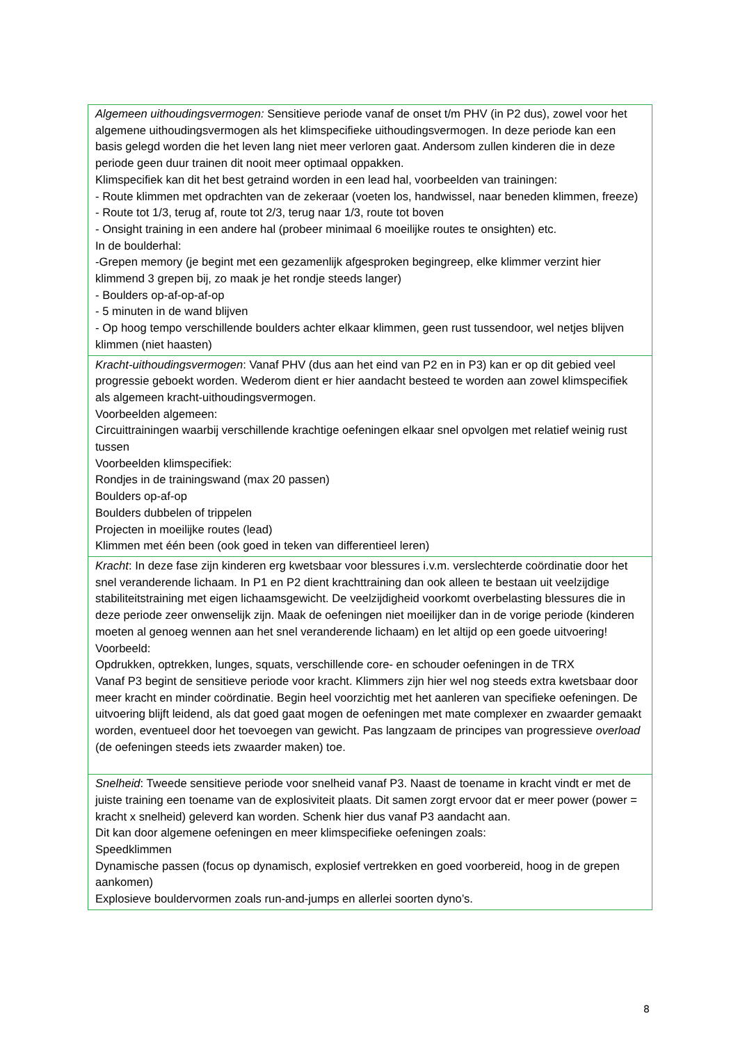| Algemeen uithoudingsvermogen: Sensitieve periode vanaf de onset t/m PHV (in P2 dus), zowel voor het algemene uithoudingsvermogen als het klimspecifieke uithoudingsvermogen. In deze periode kan een basis gelegd worden die het leven lang niet meer verloren gaat. Andersom zullen kinderen die in deze periode geen duur trainen dit nooit meer optimaal oppakken. Klimspecifiek kan dit het best getraind worden in een lead hal, voorbeelden van trainingen: - Route klimmen met opdrachten van de zekeraar (voeten los, handwissel, naar beneden klimmen, freeze) - Route tot 1/3, terug af, route tot 2/3, terug naar 1/3, route tot boven - Onsight training in een andere hal (probeer minimaal 6 moeilijke routes te onsighten) etc. In de boulderhal: -Grepen memory (je begint met een gezamenlijk afgesproken begingreep, elke klimmer verzint hier klimmend 3 grepen bij, zo maak je het rondje steeds langer) - Boulders op-af-op-af-op - 5 minuten in de wand blijven - Op hoog tempo verschillende boulders achter elkaar klimmen, geen rust tussendoor, wel netjes blijven klimmen (niet haasten) |
| Kracht-uithoudingsvermogen : Vanaf PHV (dus aan het eind van P2 en in P3) kan er op dit gebied veel progressie geboekt worden. Wederom dient er hier aandacht besteed te worden aan zowel klimspecifiek als algemeen kracht-uithoudingsvermogen. Voorbeelden algemeen: Circuittrainingen waarbij verschillende krachtige oefeningen elkaar snel opvolgen met relatief weinig rust tussen Voorbeelden klimspecifiek: Rondjes in de trainingswand (max 20 passen) Boulders op-af-op Boulders dubbelen of trippelen Projecten in moeilijke routes (lead) Klimmen met één been (ook goed in teken van differentieel leren) |
| Kracht : In deze fase zijn kinderen erg kwetsbaar voor blessures i.v.m. verslechterde coördinatie door het snel veranderende lichaam. In P1 en P2 dient krachttraining dan ook alleen te bestaan uit veelzijdige stabiliteitstraining met eigen lichaamsgewicht. De veelzijdigheid voorkomt overbelasting blessures die in deze periode zeer onwenselijk zijn. Maak de oefeningen niet moeilijker dan in de vorige periode (kinderen moeten al genoeg wennen aan het snel veranderende lichaam) en let altijd op een goede uitvoering! Voorbeeld: Opdrukken, optrekken, lunges, squats, verschillende core- en schouder oefeningen in de TRX Vanaf P3 begint de sensitieve periode voor kracht. Klimmers zijn hier wel nog steeds extra kwetsbaar door meer kracht en minder coördinatie. Begin heel voorzichtig met het aanleren van specifieke oefeningen. De uitvoering blijft leidend, als dat goed gaat mogen de oefeningen met mate complexer en zwaarder gemaakt worden, eventueel door het toevoegen van gewicht. Pas langzaam de principes van progressieve overload (de oefeningen steeds iets zwaarder maken) toe. |
| Snelheid : Tweede sensitieve periode voor snelheid vanaf P3. Naast de toename in kracht vindt er met de juiste training een toename van de explosiviteit plaats. Dit samen zorgt ervoor dat er meer power (power = kracht x snelheid) geleverd kan worden. Schenk hier dus vanaf P3 aandacht aan. Dit kan door algemene oefeningen en meer klimspecifieke oefeningen zoals: Speedklimmen Dynamische passen (focus op dynamisch, explosief vertrekken en goed voorbereid, hoog in de grepen aankomen) Explosieve bouldervormen zoals run-and-jumps en allerlei soorten dyno’s. |
8